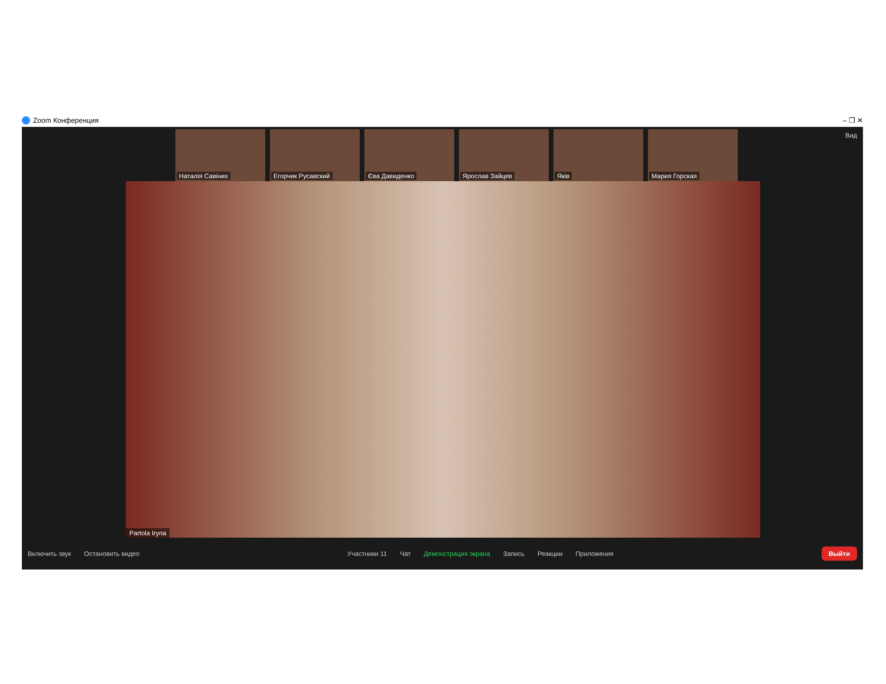Zoom Конференция – ❐ ✕
Вид
Наталія Савіних Егорчик Русавский Єва Давиденко Ярослав Зайцев Яків Мария Горская
Partola Iryna
Включить звук Остановить видео Участники 11 Чат Демонстрация экрана Запись Реакции Приложения
Выйти